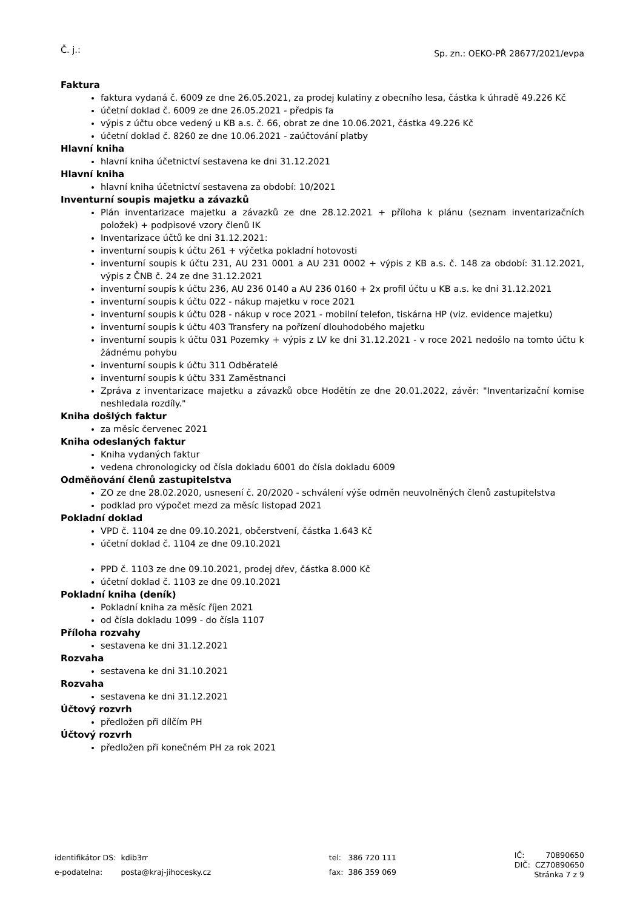Č. j.: Sp. zn.: OEKO-PŘ 28677/2021/evpa
Faktura
faktura vydaná č. 6009 ze dne 26.05.2021, za prodej kulatiny z obecního lesa, částka k úhradě 49.226 Kč
účetní doklad č. 6009 ze dne 26.05.2021 - předpis fa
výpis z účtu obce vedený u KB a.s. č. 66, obrat ze dne 10.06.2021, částka 49.226 Kč
účetní doklad č. 8260 ze dne 10.06.2021 - zaúčtování platby
Hlavní kniha
hlavní kniha účetnictví sestavena ke dni 31.12.2021
Hlavní kniha
hlavní kniha účetnictví sestavena za období: 10/2021
Inventurní soupis majetku a závazků
Plán inventarizace majetku a závazků ze dne 28.12.2021 + příloha k plánu (seznam inventarizačních položek) + podpisové vzory členů IK
Inventarizace účtů ke dni 31.12.2021:
inventurní soupis k účtu 261 + výčetka pokladní hotovosti
inventurní soupis k účtu 231, AU 231 0001 a AU 231 0002 + výpis z KB a.s. č. 148 za období: 31.12.2021, výpis z ČNB č. 24 ze dne 31.12.2021
inventurní soupis k účtu 236, AU 236 0140 a AU 236 0160 + 2x profil účtu u KB a.s. ke dni 31.12.2021
inventurní soupis k účtu 022 - nákup majetku v roce 2021
inventurní soupis k účtu 028 - nákup v roce 2021 - mobilní telefon, tiskárna HP (viz. evidence majetku)
inventurní soupis k účtu 403 Transfery na pořízení dlouhodobého majetku
inventurní soupis k účtu 031 Pozemky + výpis z LV ke dni 31.12.2021 - v roce 2021 nedošlo na tomto účtu k žádnému pohybu
inventurní soupis k účtu 311 Odběratelé
inventurní soupis k účtu 331 Zaměstnanci
Zpráva z inventarizace majetku a závazků obce Hodětín ze dne 20.01.2022, závěr: "Inventarizační komise neshledala rozdíly."
Kniha došlých faktur
za měsíc červenec 2021
Kniha odeslaných faktur
Kniha vydaných faktur
vedena chronologicky od čísla dokladu 6001 do čísla dokladu 6009
Odměňování členů zastupitelstva
ZO ze dne 28.02.2020, usnesení č. 20/2020 - schválení výše odměn neuvolněných členů zastupitelstva
podklad pro výpočet mezd za měsíc listopad 2021
Pokladní doklad
VPD č. 1104 ze dne 09.10.2021, občerstvení, částka 1.643 Kč
účetní doklad č. 1104 ze dne 09.10.2021
PPD č. 1103 ze dne 09.10.2021, prodej dřev, částka 8.000 Kč
účetní doklad č. 1103 ze dne 09.10.2021
Pokladní kniha (deník)
Pokladní kniha za měsíc říjen 2021
od čísla dokladu 1099 - do čísla 1107
Příloha rozvahy
sestavena ke dni 31.12.2021
Rozvaha
sestavena ke dni 31.10.2021
Rozvaha
sestavena ke dni 31.12.2021
Účtový rozvrh
předložen při dílčím PH
Účtový rozvrh
předložen při konečném PH za rok 2021
| identifikátor DS: | kdib3rr |
| e-podatelna: | posta@kraj-jihocesky.cz |
| tel: | 386 720 111 |
| fax: | 386 359 069 |
| IČ: | 70890650 |
| DIČ: | CZ70890650 |
| Stránka 7 z 9 | |